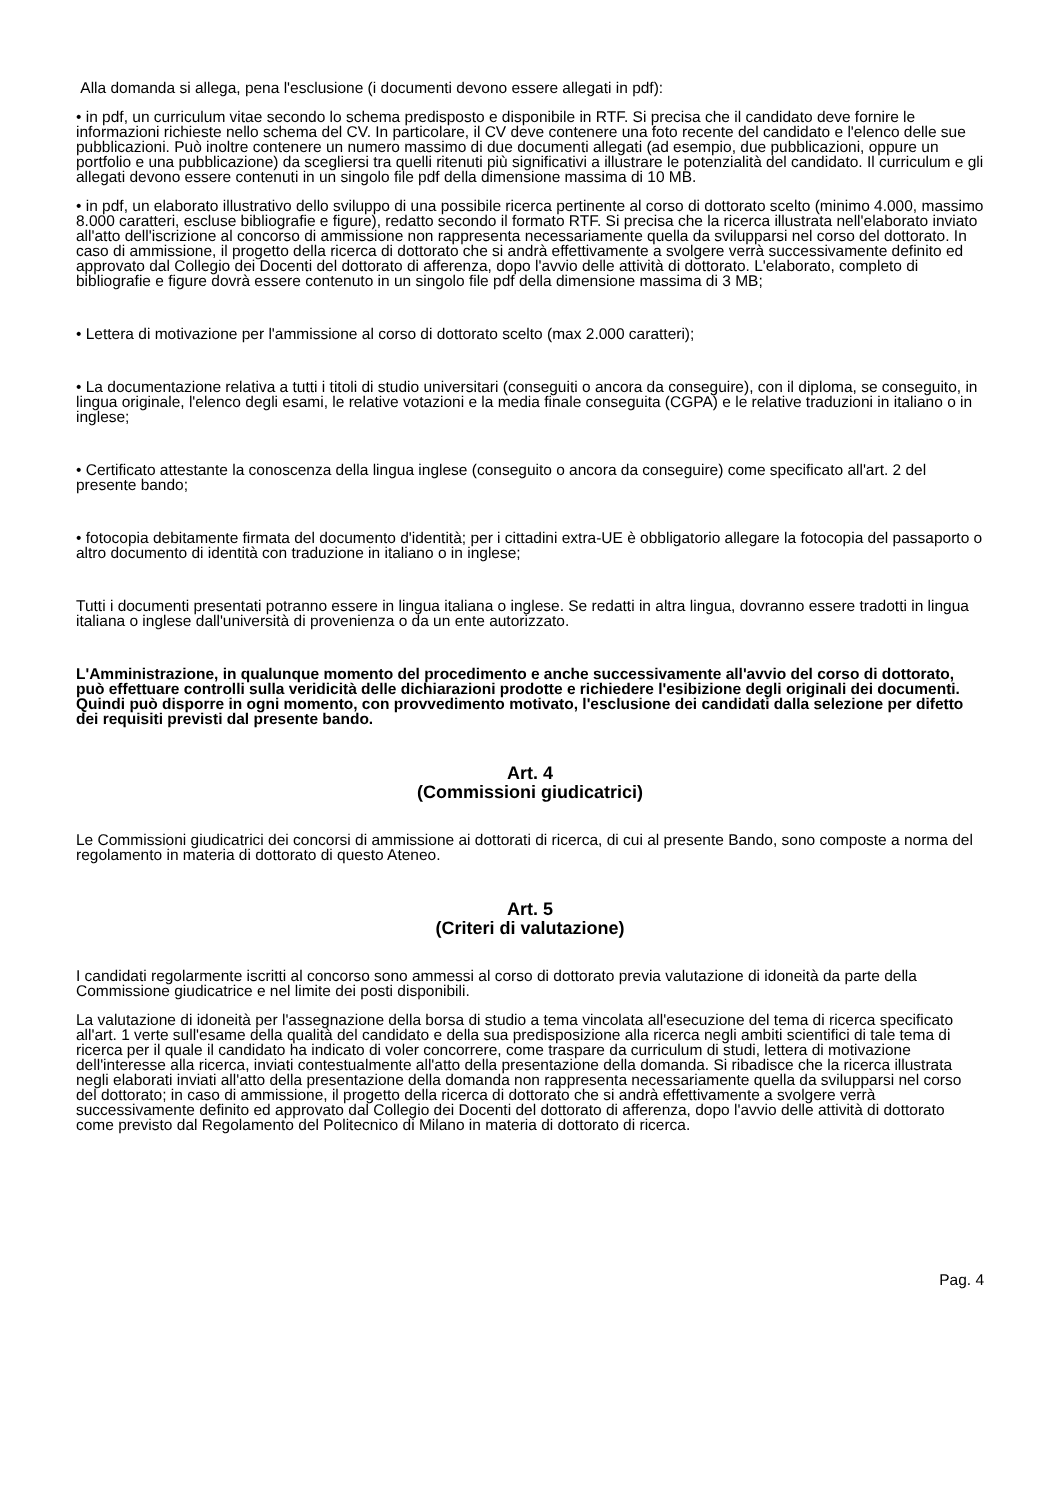Alla domanda si allega, pena l'esclusione (i documenti devono essere allegati in pdf):
• in pdf, un curriculum vitae secondo lo schema predisposto e disponibile in RTF. Si precisa che il candidato deve fornire le informazioni richieste nello schema del CV. In particolare, il CV deve contenere una foto recente del candidato e l'elenco delle sue pubblicazioni. Può inoltre contenere un numero massimo di due documenti allegati (ad esempio, due pubblicazioni, oppure un portfolio e una pubblicazione) da scegliersi tra quelli ritenuti più significativi a illustrare le potenzialità del candidato. Il curriculum e gli allegati devono essere contenuti in un singolo file pdf della dimensione massima di 10 MB.
• in pdf, un elaborato illustrativo dello sviluppo di una possibile ricerca pertinente al corso di dottorato scelto (minimo 4.000, massimo 8.000 caratteri, escluse bibliografie e figure), redatto secondo il formato RTF. Si precisa che la ricerca illustrata nell'elaborato inviato all'atto dell'iscrizione al concorso di ammissione non rappresenta necessariamente quella da svilupparsi nel corso del dottorato. In caso di ammissione, il progetto della ricerca di dottorato che si andrà effettivamente a svolgere verrà successivamente definito ed approvato dal Collegio dei Docenti del dottorato di afferenza, dopo l'avvio delle attività di dottorato. L'elaborato, completo di bibliografie e figure dovrà essere contenuto in un singolo file pdf della dimensione massima di 3 MB;
• Lettera di motivazione per l'ammissione al corso di dottorato scelto (max 2.000 caratteri);
• La documentazione relativa a tutti i titoli di studio universitari (conseguiti o ancora da conseguire), con il diploma, se conseguito, in lingua originale, l'elenco degli esami, le relative votazioni e la media finale conseguita (CGPA) e le relative traduzioni in italiano o in inglese;
• Certificato attestante la conoscenza della lingua inglese (conseguito o ancora da conseguire) come specificato all'art. 2 del presente bando;
• fotocopia debitamente firmata del documento d'identità; per i cittadini extra-UE è obbligatorio allegare la fotocopia del passaporto o altro documento di identità con traduzione in italiano o in inglese;
Tutti i documenti presentati potranno essere in lingua italiana o inglese. Se redatti in altra lingua, dovranno essere tradotti in lingua italiana o inglese dall'università di provenienza o da un ente autorizzato.
L'Amministrazione, in qualunque momento del procedimento e anche successivamente all'avvio del corso di dottorato, può effettuare controlli sulla veridicità delle dichiarazioni prodotte e richiedere l'esibizione degli originali dei documenti.
Quindi può disporre in ogni momento, con provvedimento motivato, l'esclusione dei candidati dalla selezione per difetto dei requisiti previsti dal presente bando.
Art. 4
(Commissioni giudicatrici)
Le Commissioni giudicatrici dei concorsi di ammissione ai dottorati di ricerca, di cui al presente Bando, sono composte a norma del regolamento in materia di dottorato di questo Ateneo.
Art. 5
(Criteri di valutazione)
I candidati regolarmente iscritti al concorso sono ammessi al corso di dottorato previa valutazione di idoneità da parte della Commissione giudicatrice e nel limite dei posti disponibili.
La valutazione di idoneità per l'assegnazione della borsa di studio a tema vincolata all'esecuzione del tema di ricerca specificato all'art. 1 verte sull'esame della qualità del candidato e della sua predisposizione alla ricerca negli ambiti scientifici di tale tema di ricerca per il quale il candidato ha indicato di voler concorrere, come traspare da curriculum di studi, lettera di motivazione dell'interesse alla ricerca, inviati contestualmente all'atto della presentazione della domanda. Si ribadisce che la ricerca illustrata negli elaborati inviati all'atto della presentazione della domanda non rappresenta necessariamente quella da svilupparsi nel corso del dottorato; in caso di ammissione, il progetto della ricerca di dottorato che si andrà effettivamente a svolgere verrà successivamente definito ed approvato dal Collegio dei Docenti del dottorato di afferenza, dopo l'avvio delle attività di dottorato come previsto dal Regolamento del Politecnico di Milano in materia di dottorato di ricerca.
Pag. 4